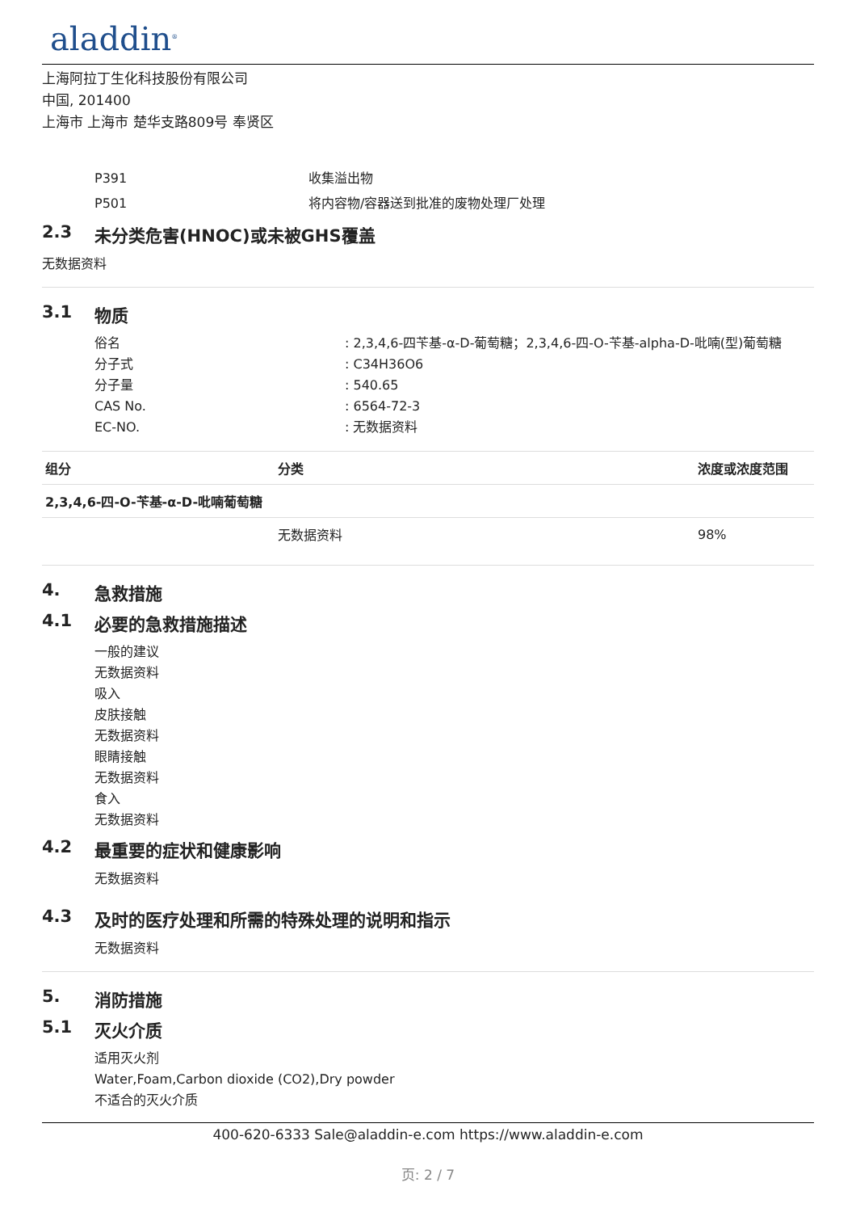aladdin<sup>®</sup>
上海阿拉丁生化科技股份有限公司
中国, 201400
上海市 上海市 楚华支路809号 奉贤区
P391 收集溢出物
P501 将内容物/容器送到批准的废物处理厂处理
2.3 未分类危害(HNOC)或未被GHS覆盖
无数据资料
3.1 物质
俗名 : 2,3,4,6-四苄基-α-D-葡萄糖；2,3,4,6-四-O-苄基-alpha-D-吡喃(型)葡萄糖
分子式 : C34H36O6
分子量 : 540.65
CAS No. : 6564-72-3
EC-NO. : 无数据资料
| 组分 | 分类 | 浓度或浓度范围 |
| --- | --- | --- |
| 2,3,4,6-四-O-苄基-α-D-吡喃葡萄糖 | | |
| | 无数据资料 | 98% |
4. 急救措施
4.1 必要的急救措施描述
一般的建议
无数据资料
吸入
皮肤接触
无数据资料
眼睛接触
无数据资料
食入
无数据资料
4.2 最重要的症状和健康影响
无数据资料
4.3 及时的医疗处理和所需的特殊处理的说明和指示
无数据资料
5. 消防措施
5.1 灭火介质
适用灭火剂
Water,Foam,Carbon dioxide (CO2),Dry powder
不适合的灭火介质
400-620-6333 Sale@aladdin-e.com https://www.aladdin-e.com
页: 2 / 7